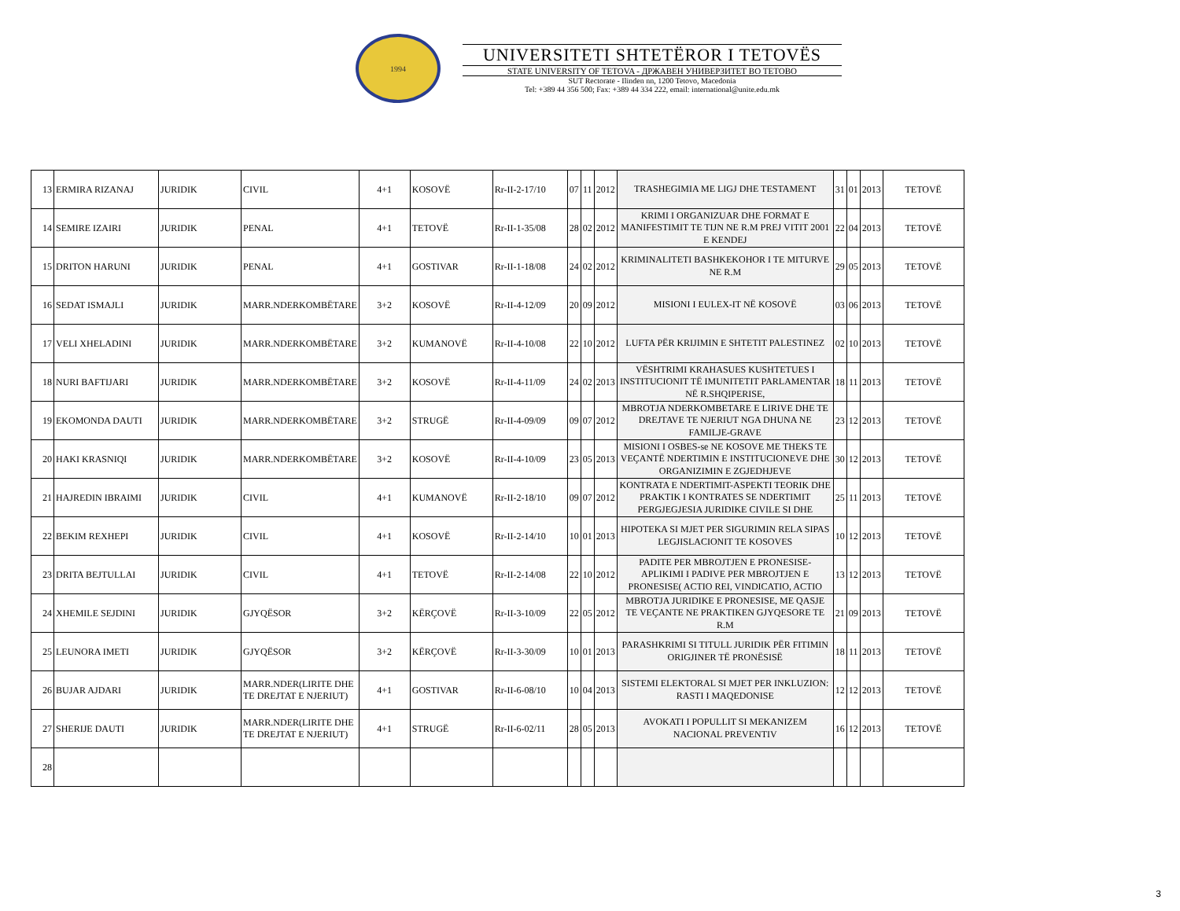1994
UNIVERSITETI SHTETËROR I TETOVËS
STATE UNIVERSITY OF TETOVA - ДРЖАВЕН УНИВЕРЗИТЕТ ВО ТЕТОВО
SUT Rectorate - Ilinden nn, 1200 Tetovo, Macedonia
Tel: +389 44 356 500; Fax: +389 44 334 222, email: international@unite.edu.mk
| 13 | ERMIRA RIZANAJ | JURIDIK | CIVIL | 4+1 | KOSOVË | Rr-II-2-17/10 | 07 | 11 | 2012 | TRASHEGIMIA ME LIGJ DHE TESTAMENT | 31 | 01 | 2013 | TETOVË |
| 14 | SEMIRE IZAIRI | JURIDIK | PENAL | 4+1 | TETOVË | Rr-II-1-35/08 | 28 | 02 | 2012 | KRIMI I ORGANIZUAR DHE FORMAT E MANIFESTIMIT TE TIJN NE R.M PREJ VITIT 2001 E KENDEJ | 22 | 04 | 2013 | TETOVË |
| 15 | DRITON HARUNI | JURIDIK | PENAL | 4+1 | GOSTIVAR | Rr-II-1-18/08 | 24 | 02 | 2012 | KRIMINALITETI BASHKEKOHOR I TE MITURVE NE R.M | 29 | 05 | 2013 | TETOVË |
| 16 | SEDAT ISMAJLI | JURIDIK | MARR.NDERKOMBËTARE | 3+2 | KOSOVË | Rr-II-4-12/09 | 20 | 09 | 2012 | MISIONI I EULEX-IT NË KOSOVË | 03 | 06 | 2013 | TETOVË |
| 17 | VELI XHELADINI | JURIDIK | MARR.NDERKOMBËTARE | 3+2 | KUMANOVË | Rr-II-4-10/08 | 22 | 10 | 2012 | LUFTA PËR KRIJIMIN E SHTETIT PALESTINEZ | 02 | 10 | 2013 | TETOVË |
| 18 | NURI BAFTIJARI | JURIDIK | MARR.NDERKOMBËTARE | 3+2 | KOSOVË | Rr-II-4-11/09 | 24 | 02 | 2013 | VËSHTRIMI KRAHASUES KUSHTETUES I INSTITUCIONIT TË IMUNITETIT PARLAMENTAR NË R.SHQIPERISE, | 18 | 11 | 2013 | TETOVË |
| 19 | EKOMONDA DAUTI | JURIDIK | MARR.NDERKOMBËTARE | 3+2 | STRUGË | Rr-II-4-09/09 | 09 | 07 | 2012 | MBROTJA NDERKOMBETARE E LIRIVE DHE TE DREJTAVE TE NJERIUT NGA DHUNA NE FAMILJE-GRAVE | 23 | 12 | 2013 | TETOVË |
| 20 | HAKI KRASNIQI | JURIDIK | MARR.NDERKOMBËTARE | 3+2 | KOSOVË | Rr-II-4-10/09 | 23 | 05 | 2013 | MISIONI I OSBES-se NE KOSOVE ME THEKS TE VEÇANTË NDERTIMIN E INSTITUCIONEVE DHE ORGANIZIMIN E ZGJEDHJEVE | 30 | 12 | 2013 | TETOVË |
| 21 | HAJREDIN IBRAIMI | JURIDIK | CIVIL | 4+1 | KUMANOVË | Rr-II-2-18/10 | 09 | 07 | 2012 | KONTRATA E NDERTIMIT-ASPEKTI TEORIK DHE PRAKTIK I KONTRATES SE NDERTIMIT PERGJEGJESIA JURIDIKE CIVILE SI DHE | 25 | 11 | 2013 | TETOVË |
| 22 | BEKIM REXHEPI | JURIDIK | CIVIL | 4+1 | KOSOVË | Rr-II-2-14/10 | 10 | 01 | 2013 | HIPOTEKA SI MJET PER SIGURIMIN RELA SIPAS LEGJISLACIONIT TE KOSOVES | 10 | 12 | 2013 | TETOVË |
| 23 | DRITA BEJTULLAI | JURIDIK | CIVIL | 4+1 | TETOVË | Rr-II-2-14/08 | 22 | 10 | 2012 | PADITE PER MBROJTJEN E PRONESISE-APLIKIMI I PADIVE PER MBROJTJEN E PRONESISE( ACTIO REI, VINDICATIO, ACTIO | 13 | 12 | 2013 | TETOVË |
| 24 | XHEMILE SEJDINI | JURIDIK | GJYQËSOR | 3+2 | KËRÇOVË | Rr-II-3-10/09 | 22 | 05 | 2012 | MBROTJA JURIDIKE E PRONESISE, ME QASJE TE VEÇANTE NE PRAKTIKEN GJYQESORE TE R.M | 21 | 09 | 2013 | TETOVË |
| 25 | LEUNORA IMETI | JURIDIK | GJYQËSOR | 3+2 | KËRÇOVË | Rr-II-3-30/09 | 10 | 01 | 2013 | PARASHKRIMI SI TITULL JURIDIK PËR FITIMIN ORIGJINER TË PRONËSISË | 18 | 11 | 2013 | TETOVË |
| 26 | BUJAR AJDARI | JURIDIK | MARR.NDER(LIRITE DHE TE DREJTAT E NJERIUT) | 4+1 | GOSTIVAR | Rr-II-6-08/10 | 10 | 04 | 2013 | SISTEMI ELEKTORAL SI MJET PER INKLUZION: RASTI I MAQEDONISE | 12 | 12 | 2013 | TETOVË |
| 27 | SHERIJE DAUTI | JURIDIK | MARR.NDER(LIRITE DHE TE DREJTAT E NJERIUT) | 4+1 | STRUGË | Rr-II-6-02/11 | 28 | 05 | 2013 | AVOKATI I POPULLIT SI MEKANIZEM NACIONAL PREVENTIV | 16 | 12 | 2013 | TETOVË |
| 28 | | | | | | | | | | | | | | |
3